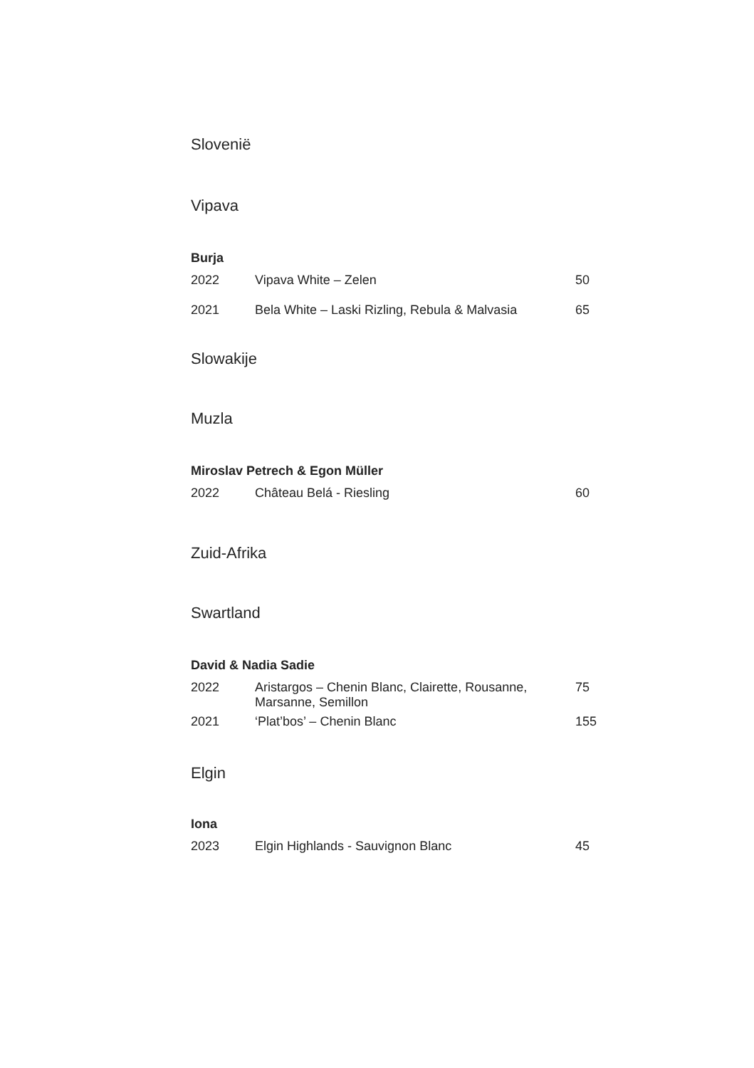Slovenië
Vipava
Burja
| 2022 | Vipava White – Zelen | 50 |
| 2021 | Bela White – Laski Rizling, Rebula & Malvasia | 65 |
Slowakije
Muzla
Miroslav Petrech & Egon Müller
| 2022 | Château Belá - Riesling | 60 |
Zuid-Afrika
Swartland
David & Nadia Sadie
| 2022 | Aristargos – Chenin Blanc, Clairette, Rousanne, Marsanne, Semillon | 75 |
| 2021 | ‘Plat’bos’ – Chenin Blanc | 155 |
Elgin
Iona
| 2023 | Elgin Highlands - Sauvignon Blanc | 45 |